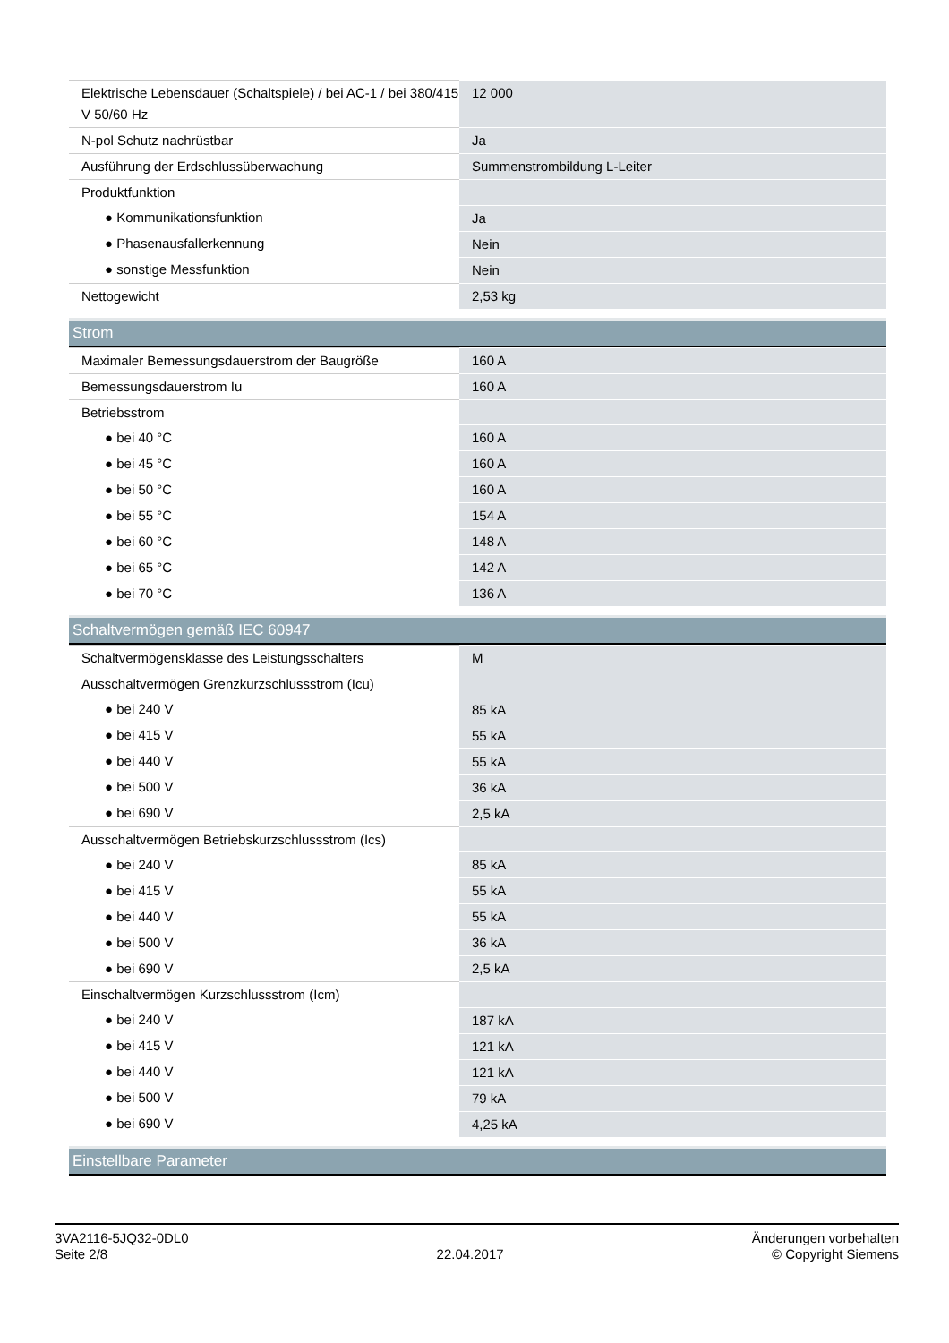| Elektrische Lebensdauer (Schaltspiele) / bei AC-1 / bei 380/415 V 50/60 Hz | 12 000 |
| N-pol Schutz nachrüstbar | Ja |
| Ausführung der Erdschlussüberwachung | Summenstrombildung L-Leiter |
| Produktfunktion | |
| ● Kommunikationsfunktion | Ja |
| ● Phasenausfallerkennung | Nein |
| ● sonstige Messfunktion | Nein |
| Nettogewicht | 2,53 kg |
Strom
| Maximaler Bemessungsdauerstrom der Baugröße | 160 A |
| Bemessungsdauerstrom Iu | 160 A |
| Betriebsstrom | |
| ● bei 40 °C | 160 A |
| ● bei 45 °C | 160 A |
| ● bei 50 °C | 160 A |
| ● bei 55 °C | 154 A |
| ● bei 60 °C | 148 A |
| ● bei 65 °C | 142 A |
| ● bei 70 °C | 136 A |
Schaltvermögen gemäß IEC 60947
| Schaltvermögensklasse des Leistungsschalters | M |
| Ausschaltvermögen Grenzkurzschlussstrom (Icu) | |
| ● bei 240 V | 85 kA |
| ● bei 415 V | 55 kA |
| ● bei 440 V | 55 kA |
| ● bei 500 V | 36 kA |
| ● bei 690 V | 2,5 kA |
| Ausschaltvermögen Betriebskurzschlussstrom (Ics) | |
| ● bei 240 V | 85 kA |
| ● bei 415 V | 55 kA |
| ● bei 440 V | 55 kA |
| ● bei 500 V | 36 kA |
| ● bei 690 V | 2,5 kA |
| Einschaltvermögen Kurzschlussstrom (Icm) | |
| ● bei 240 V | 187 kA |
| ● bei 415 V | 121 kA |
| ● bei 440 V | 121 kA |
| ● bei 500 V | 79 kA |
| ● bei 690 V | 4,25 kA |
Einstellbare Parameter
3VA2116-5JQ32-0DL0
Seite 2/8
22.04.2017
Änderungen vorbehalten
© Copyright Siemens